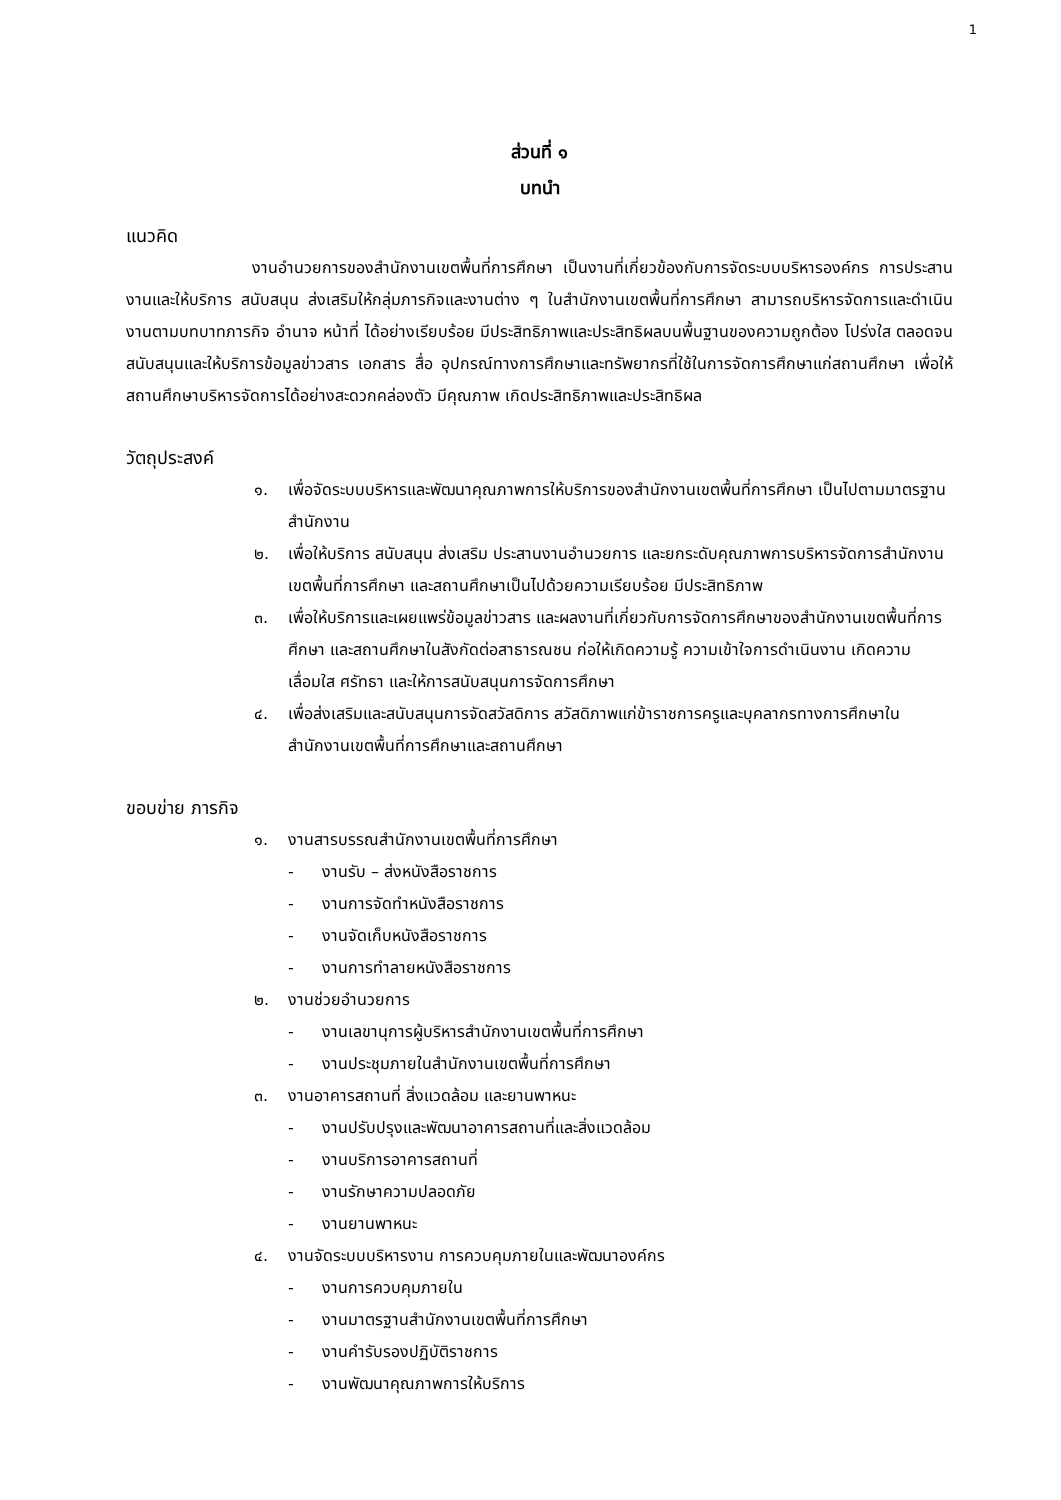1
ส่วนที่ ๑
บทนำ
แนวคิด
งานอำนวยการของสำนักงานเขตพื้นที่การศึกษา เป็นงานที่เกี่ยวข้องกับการจัดระบบบริหารองค์กร การประสานงานและให้บริการ สนับสนุน ส่งเสริมให้กลุ่มภารกิจและงานต่าง ๆ ในสำนักงานเขตพื้นที่การศึกษา สามารถบริหารจัดการและดำเนินงานตามบทบาทภารกิจ อำนาจ หน้าที่ ได้อย่างเรียบร้อย มีประสิทธิภาพและประสิทธิผลบนพื้นฐานของความถูกต้อง โปร่งใส ตลอดจนสนับสนุนและให้บริการข้อมูลข่าวสาร เอกสาร สื่อ อุปกรณ์ทางการศึกษาและทรัพยากรที่ใช้ในการจัดการศึกษาแก่สถานศึกษา เพื่อให้สถานศึกษาบริหารจัดการได้อย่างสะดวกคล่องตัว มีคุณภาพ เกิดประสิทธิภาพและประสิทธิผล
วัตถุประสงค์
๑. เพื่อจัดระบบบริหารและพัฒนาคุณภาพการให้บริการของสำนักงานเขตพื้นที่การศึกษา เป็นไปตามมาตรฐานสำนักงาน
๒. เพื่อให้บริการ สนับสนุน ส่งเสริม ประสานงานอำนวยการ และยกระดับคุณภาพการบริหารจัดการสำนักงานเขตพื้นที่การศึกษา และสถานศึกษาเป็นไปด้วยความเรียบร้อย มีประสิทธิภาพ
๓. เพื่อให้บริการและเผยแพร่ข้อมูลข่าวสาร และผลงานที่เกี่ยวกับการจัดการศึกษาของสำนักงานเขตพื้นที่การศึกษา และสถานศึกษาในสังกัดต่อสาธารณชน ก่อให้เกิดความรู้ ความเข้าใจการดำเนินงาน เกิดความเลื่อมใส ศรัทธา และให้การสนับสนุนการจัดการศึกษา
๔. เพื่อส่งเสริมและสนับสนุนการจัดสวัสดิการ สวัสดิภาพแก่ข้าราชการครูและบุคลากรทางการศึกษาในสำนักงานเขตพื้นที่การศึกษาและสถานศึกษา
ขอบข่าย ภารกิจ
๑. งานสารบรรณสำนักงานเขตพื้นที่การศึกษา
- งานรับ – ส่งหนังสือราชการ
- งานการจัดทำหนังสือราชการ
- งานจัดเก็บหนังสือราชการ
- งานการทำลายหนังสือราชการ
๒. งานช่วยอำนวยการ
- งานเลขานุการผู้บริหารสำนักงานเขตพื้นที่การศึกษา
- งานประชุมภายในสำนักงานเขตพื้นที่การศึกษา
๓. งานอาคารสถานที่ สิ่งแวดล้อม และยานพาหนะ
- งานปรับปรุงและพัฒนาอาคารสถานที่และสิ่งแวดล้อม
- งานบริการอาคารสถานที่
- งานรักษาความปลอดภัย
- งานยานพาหนะ
๔. งานจัดระบบบริหารงาน การควบคุมภายในและพัฒนาองค์กร
- งานการควบคุมภายใน
- งานมาตรฐานสำนักงานเขตพื้นที่การศึกษา
- งานคำรับรองปฏิบัติราชการ
- งานพัฒนาคุณภาพการให้บริการ